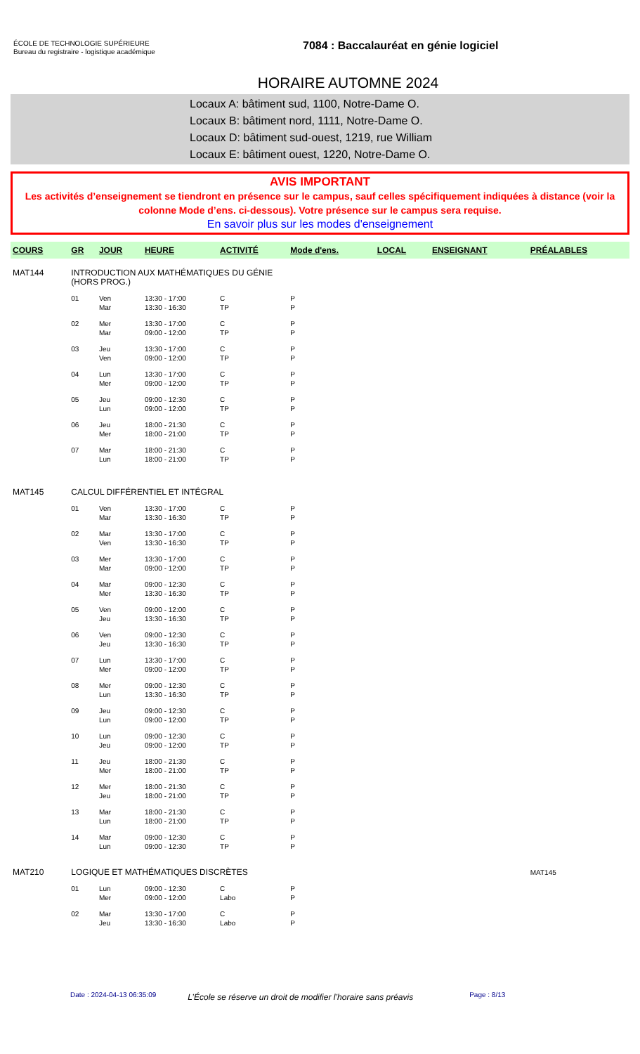ÉCOLE DE TECHNOLOGIE SUPÉRIEURE
Bureau du registraire - logistique académique
7084 : Baccalauréat en génie logiciel
HORAIRE AUTOMNE 2024
Locaux A: bâtiment sud, 1100, Notre-Dame O.
Locaux B: bâtiment nord, 1111, Notre-Dame O.
Locaux D: bâtiment sud-ouest, 1219, rue William
Locaux E: bâtiment ouest, 1220, Notre-Dame O.
AVIS IMPORTANT
Les activités d’enseignement se tiendront en présence sur le campus, sauf celles spécifiquement indiquées à distance (voir la colonne Mode d’ens. ci-dessous). Votre présence sur le campus sera requise.
En savoir plus sur les modes d'enseignement
| COURS | GR | JOUR | HEURE | ACTIVITÉ | Mode d'ens. | LOCAL | ENSEIGNANT | PRÉALABLES |
| --- | --- | --- | --- | --- | --- | --- | --- | --- |
| MAT144 | INTRODUCTION AUX MATHÉMATIQUES DU GÉNIE (HORS PROG.) | | | | | | | |
| | 01 | Ven Mar | 13:30 - 17:00 13:30 - 16:30 | C TP | P P | | | |
| | 02 | Mer Mar | 13:30 - 17:00 09:00 - 12:00 | C TP | P P | | | |
| | 03 | Jeu Ven | 13:30 - 17:00 09:00 - 12:00 | C TP | P P | | | |
| | 04 | Lun Mer | 13:30 - 17:00 09:00 - 12:00 | C TP | P P | | | |
| | 05 | Jeu Lun | 09:00 - 12:30 09:00 - 12:00 | C TP | P P | | | |
| | 06 | Jeu Mer | 18:00 - 21:30 18:00 - 21:00 | C TP | P P | | | |
| | 07 | Mar Lun | 18:00 - 21:30 18:00 - 21:00 | C TP | P P | | | |
| MAT145 | CALCUL DIFFÉRENTIEL ET INTÉGRAL | | | | | | | |
| | 01 | Ven Mar | 13:30 - 17:00 13:30 - 16:30 | C TP | P P | | | |
| | 02 | Mar Ven | 13:30 - 17:00 13:30 - 16:30 | C TP | P P | | | |
| | 03 | Mer Mar | 13:30 - 17:00 09:00 - 12:00 | C TP | P P | | | |
| | 04 | Mar Mer | 09:00 - 12:30 13:30 - 16:30 | C TP | P P | | | |
| | 05 | Ven Jeu | 09:00 - 12:00 13:30 - 16:30 | C TP | P P | | | |
| | 06 | Ven Jeu | 09:00 - 12:30 13:30 - 16:30 | C TP | P P | | | |
| | 07 | Lun Mer | 13:30 - 17:00 09:00 - 12:00 | C TP | P P | | | |
| | 08 | Mer Lun | 09:00 - 12:30 13:30 - 16:30 | C TP | P P | | | |
| | 09 | Jeu Lun | 09:00 - 12:30 09:00 - 12:00 | C TP | P P | | | |
| | 10 | Lun Jeu | 09:00 - 12:30 09:00 - 12:00 | C TP | P P | | | |
| | 11 | Jeu Mer | 18:00 - 21:30 18:00 - 21:00 | C TP | P P | | | |
| | 12 | Mer Jeu | 18:00 - 21:30 18:00 - 21:00 | C TP | P P | | | |
| | 13 | Mar Lun | 18:00 - 21:30 18:00 - 21:00 | C TP | P P | | | |
| | 14 | Mar Lun | 09:00 - 12:30 09:00 - 12:30 | C TP | P P | | | |
| MAT210 | LOGIQUE ET MATHÉMATIQUES DISCRÈTES | | | | | | | MAT145 |
| | 01 | Lun Mer | 09:00 - 12:30 09:00 - 12:00 | C Labo | P P | | | |
| | 02 | Mar Jeu | 13:30 - 17:00 13:30 - 16:30 | C Labo | P P | | | |
Date : 2024-04-13 06:35:09 L’École se réserve un droit de modifier l’horaire sans préavis Page : 8/13